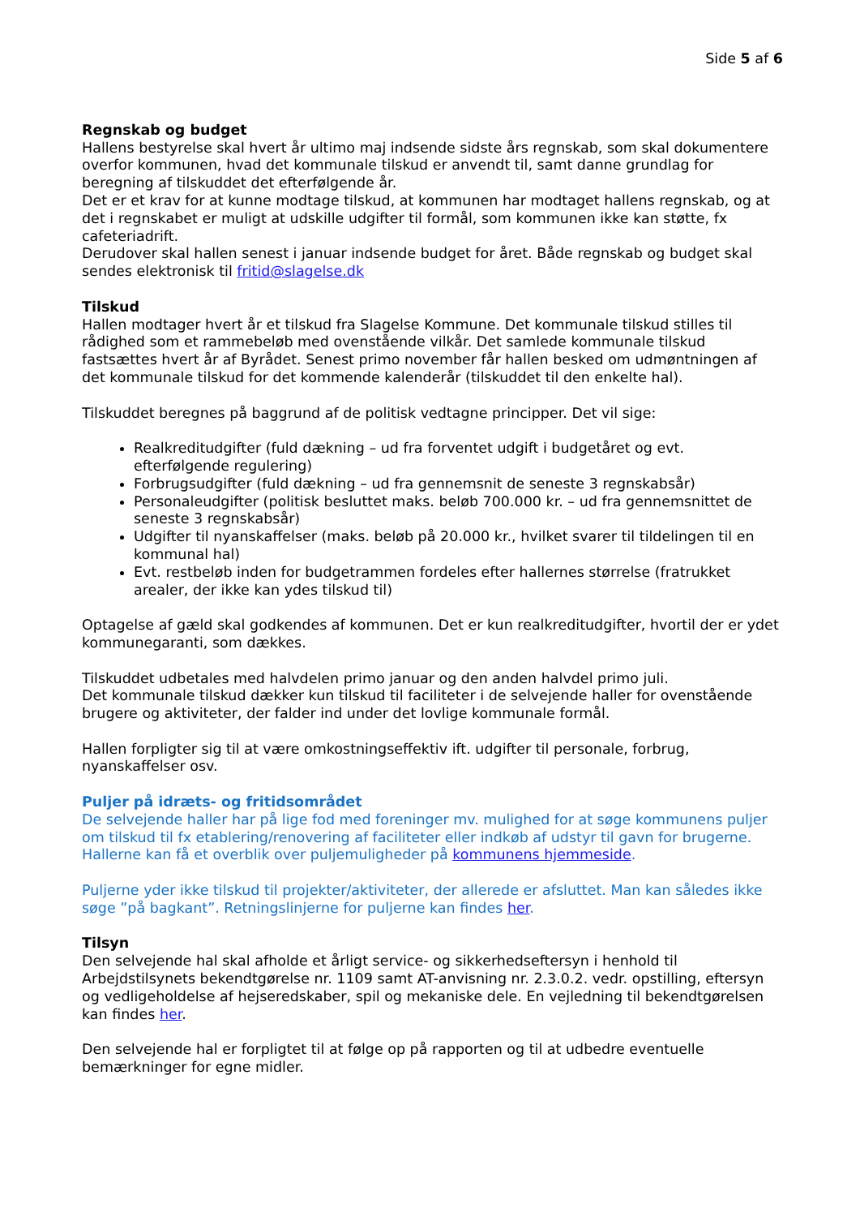Side 5 af 6
Regnskab og budget
Hallens bestyrelse skal hvert år ultimo maj indsende sidste års regnskab, som skal dokumentere overfor kommunen, hvad det kommunale tilskud er anvendt til, samt danne grundlag for beregning af tilskuddet det efterfølgende år.
Det er et krav for at kunne modtage tilskud, at kommunen har modtaget hallens regnskab, og at det i regnskabet er muligt at udskille udgifter til formål, som kommunen ikke kan støtte, fx cafeteriadrift.
Derudover skal hallen senest i januar indsende budget for året. Både regnskab og budget skal sendes elektronisk til fritid@slagelse.dk
Tilskud
Hallen modtager hvert år et tilskud fra Slagelse Kommune. Det kommunale tilskud stilles til rådighed som et rammebeløb med ovenstående vilkår. Det samlede kommunale tilskud fastsættes hvert år af Byrådet. Senest primo november får hallen besked om udmøntningen af det kommunale tilskud for det kommende kalenderår (tilskuddet til den enkelte hal).
Tilskuddet beregnes på baggrund af de politisk vedtagne principper. Det vil sige:
Realkreditudgifter (fuld dækning – ud fra forventet udgift i budgetåret og evt. efterfølgende regulering)
Forbrugsudgifter (fuld dækning – ud fra gennemsnit de seneste 3 regnskabsår)
Personaleudgifter (politisk besluttet maks. beløb 700.000 kr. – ud fra gennemsnittet de seneste 3 regnskabsår)
Udgifter til nyanskaffelser (maks. beløb på 20.000 kr., hvilket svarer til tildelingen til en kommunal hal)
Evt. restbeløb inden for budgetrammen fordeles efter hallernes størrelse (fratrukket arealer, der ikke kan ydes tilskud til)
Optagelse af gæld skal godkendes af kommunen. Det er kun realkreditudgifter, hvortil der er ydet kommunegaranti, som dækkes.
Tilskuddet udbetales med halvdelen primo januar og den anden halvdel primo juli.
Det kommunale tilskud dækker kun tilskud til faciliteter i de selvejende haller for ovenstående brugere og aktiviteter, der falder ind under det lovlige kommunale formål.
Hallen forpligter sig til at være omkostningseffektiv ift. udgifter til personale, forbrug, nyanskaffelser osv.
Puljer på idræts- og fritidsområdet
De selvejende haller har på lige fod med foreninger mv. mulighed for at søge kommunens puljer om tilskud til fx etablering/renovering af faciliteter eller indkøb af udstyr til gavn for brugerne. Hallerne kan få et overblik over puljemuligheder på kommunens hjemmeside.
Puljerne yder ikke tilskud til projekter/aktiviteter, der allerede er afsluttet. Man kan således ikke søge ”på bagkant”. Retningslinjerne for puljerne kan findes her.
Tilsyn
Den selvejende hal skal afholde et årligt service- og sikkerhedseftersyn i henhold til Arbejdstilsynets bekendtgørelse nr. 1109 samt AT-anvisning nr. 2.3.0.2. vedr. opstilling, eftersyn og vedligeholdelse af hejseredskaber, spil og mekaniske dele. En vejledning til bekendtgørelsen kan findes her.
Den selvejende hal er forpligtet til at følge op på rapporten og til at udbedre eventuelle bemærkninger for egne midler.